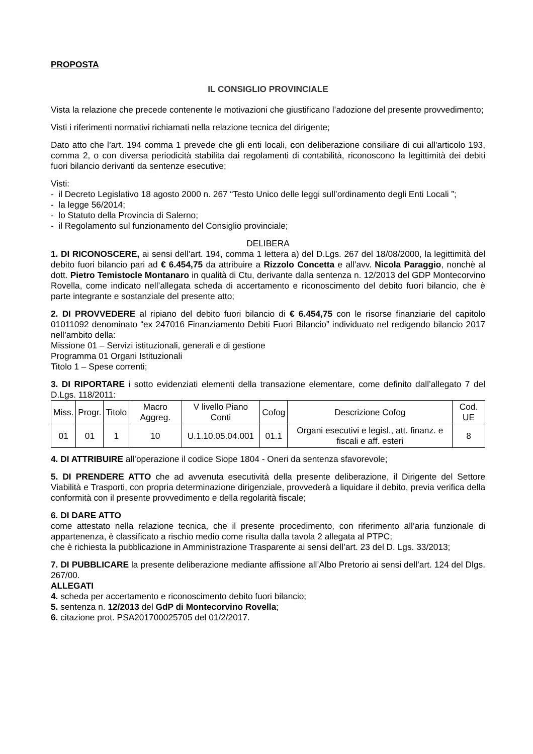PROPOSTA
IL CONSIGLIO PROVINCIALE
Vista la relazione che precede contenente le motivazioni che giustificano l’adozione del presente provvedimento;
Visti i riferimenti normativi richiamati nella relazione tecnica del dirigente;
Dato atto che l’art. 194 comma 1 prevede che gli enti locali, con deliberazione consiliare di cui all'articolo 193, comma 2, o con diversa periodicità stabilita dai regolamenti di contabilità, riconoscono la legittimità dei debiti fuori bilancio derivanti da sentenze esecutive;
Visti:
- il Decreto Legislativo 18 agosto 2000 n. 267 “Testo Unico delle leggi sull’ordinamento degli Enti Locali ”;
- la legge 56/2014;
- lo Statuto della Provincia di Salerno;
- il Regolamento sul funzionamento del Consiglio provinciale;
DELIBERA
1. DI RICONOSCERE, ai sensi dell’art. 194, comma 1 lettera a) del D.Lgs. 267 del 18/08/2000, la legittimità del debito fuori bilancio pari ad € 6.454,75 da attribuire a Rizzolo Concetta e all’avv. Nicola Paraggio, nonchè al dott. Pietro Temistocle Montanaro in qualità di Ctu, derivante dalla sentenza n. 12/2013 del GDP Montecorvino Rovella, come indicato nell’allegata scheda di accertamento e riconoscimento del debito fuori bilancio, che è parte integrante e sostanziale del presente atto;
2. DI PROVVEDERE al ripiano del debito fuori bilancio di € 6.454,75 con le risorse finanziarie del capitolo 01011092 denominato “ex 247016 Finanziamento Debiti Fuori Bilancio” individuato nel redigendo bilancio 2017 nell’ambito della:
Missione 01 – Servizi istituzionali, generali e di gestione
Programma 01 Organi Istituzionali
Titolo 1 – Spese correnti;
3. DI RIPORTARE i sotto evidenziati elementi della transazione elementare, come definito dall’allegato 7 del D.Lgs. 118/2011:
| Miss. | Progr. | Titolo | Macro Aggreg. | V livello Piano Conti | Cofog | Descrizione Cofog | Cod. UE |
| 01 | 01 | 1 | 10 | U.1.10.05.04.001 | 01.1 | Organi esecutivi e legisl., att. finanz. e fiscali e aff. esteri | 8 |
4. DI ATTRIBUIRE all’operazione il codice Siope 1804 - Oneri da sentenza sfavorevole;
5. DI PRENDERE ATTO che ad avvenuta esecutività della presente deliberazione, il Dirigente del Settore Viabilità e Trasporti, con propria determinazione dirigenziale, provvederà a liquidare il debito, previa verifica della conformità con il presente provvedimento e della regolarità fiscale;
6. DI DARE ATTO
come attestato nella relazione tecnica, che il presente procedimento, con riferimento all’aria funzionale di appartenenza, è classificato a rischio medio come risulta dalla tavola 2 allegata al PTPC;
che è richiesta la pubblicazione in Amministrazione Trasparente ai sensi dell’art. 23 del D. Lgs. 33/2013;
7. DI PUBBLICARE la presente deliberazione mediante affissione all’Albo Pretorio ai sensi dell’art. 124 del Dlgs. 267/00.
ALLEGATI
4. scheda per accertamento e riconoscimento debito fuori bilancio;
5. sentenza n. 12/2013 del GdP di Montecorvino Rovella;
6. citazione prot. PSA201700025705 del 01/2/2017.